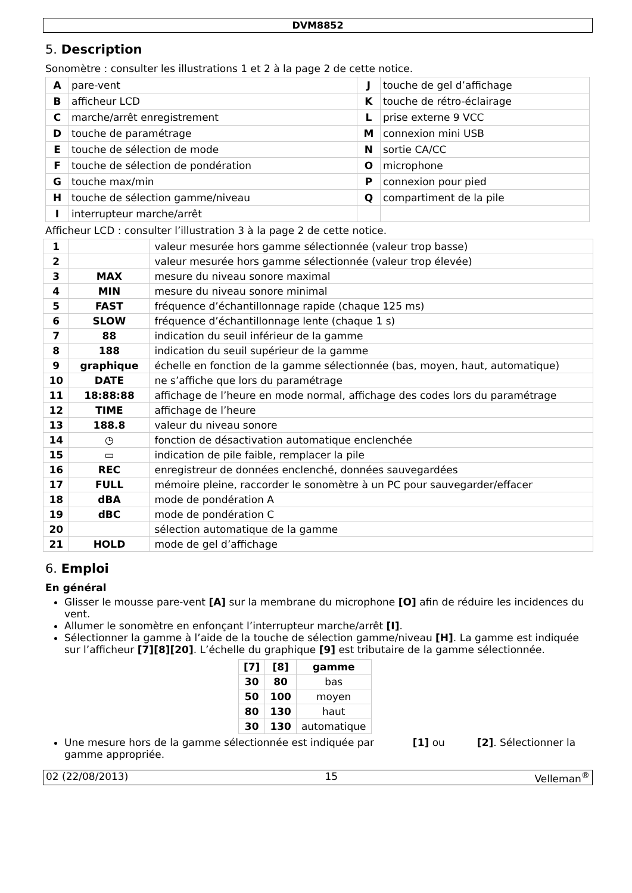DVM8852
5. Description
Sonomètre : consulter les illustrations 1 et 2 à la page 2 de cette notice.
| A | pare-vent | J | touche de gel d’affichage |
| B | afficheur LCD | K | touche de rétro-éclairage |
| C | marche/arrêt enregistrement | L | prise externe 9 VCC |
| D | touche de paramétrage | M | connexion mini USB |
| E | touche de sélection de mode | N | sortie CA/CC |
| F | touche de sélection de pondération | O | microphone |
| G | touche max/min | P | connexion pour pied |
| H | touche de sélection gamme/niveau | Q | compartiment de la pile |
| I | interrupteur marche/arrêt | | |
Afficheur LCD : consulter l’illustration 3 à la page 2 de cette notice.
| 1 | | valeur mesurée hors gamme sélectionnée (valeur trop basse) |
| 2 | | valeur mesurée hors gamme sélectionnée (valeur trop élevée) |
| 3 | MAX | mesure du niveau sonore maximal |
| 4 | MIN | mesure du niveau sonore minimal |
| 5 | FAST | fréquence d’échantillonnage rapide (chaque 125 ms) |
| 6 | SLOW | fréquence d’échantillonnage lente (chaque 1 s) |
| 7 | 88 | indication du seuil inférieur de la gamme |
| 8 | 188 | indication du seuil supérieur de la gamme |
| 9 | graphique | échelle en fonction de la gamme sélectionnée (bas, moyen, haut, automatique) |
| 10 | DATE | ne s’affiche que lors du paramétrage |
| 11 | 18:88:88 | affichage de l’heure en mode normal, affichage des codes lors du paramétrage |
| 12 | TIME | affichage de l’heure |
| 13 | 188.8 | valeur du niveau sonore |
| 14 | ◷ | fonction de désactivation automatique enclenchée |
| 15 | ▭ | indication de pile faible, remplacer la pile |
| 16 | REC | enregistreur de données enclenché, données sauvegardées |
| 17 | FULL | mémoire pleine, raccorder le sonomètre à un PC pour sauvegarder/effacer |
| 18 | dBA | mode de pondération A |
| 19 | dBC | mode de pondération C |
| 20 | | sélection automatique de la gamme |
| 21 | HOLD | mode de gel d’affichage |
6. Emploi
En général
Glisser le mousse pare-vent [A] sur la membrane du microphone [O] afin de réduire les incidences du vent.
Allumer le sonomètre en enfonçant l’interrupteur marche/arrêt [I].
Sélectionner la gamme à l’aide de la touche de sélection gamme/niveau [H]. La gamme est indiquée sur l’afficheur [7][8][20]. L’échelle du graphique [9] est tributaire de la gamme sélectionnée.
| [7] | [8] | gamme |
| --- | --- | --- |
| 30 | 80 | bas |
| 50 | 100 | moyen |
| 80 | 130 | haut |
| 30 | 130 | automatique |
Une mesure hors de la gamme sélectionnée est indiquée par [1] ou [2]. Sélectionner la gamme appropriée.
02 (22/08/2013) 15 Velleman<sup>®</sup>